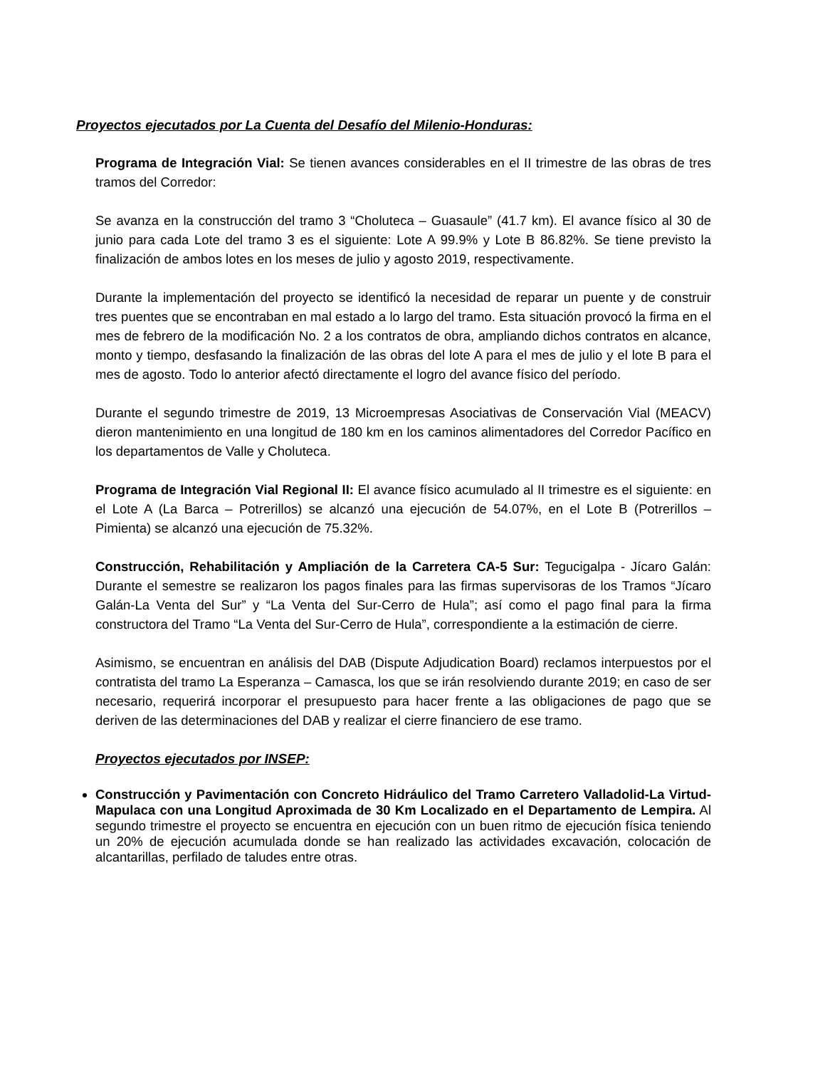Proyectos ejecutados por La Cuenta del Desafío del Milenio-Honduras:
Programa de Integración Vial: Se tienen avances considerables en el II trimestre de las obras de tres tramos del Corredor:
Se avanza en la construcción del tramo 3 “Choluteca – Guasaule” (41.7 km). El avance físico al 30 de junio para cada Lote del tramo 3 es el siguiente: Lote A 99.9% y Lote B 86.82%. Se tiene previsto la finalización de ambos lotes en los meses de julio y agosto 2019, respectivamente.
Durante la implementación del proyecto se identificó la necesidad de reparar un puente y de construir tres puentes que se encontraban en mal estado a lo largo del tramo. Esta situación provocó la firma en el mes de febrero de la modificación No. 2 a los contratos de obra, ampliando dichos contratos en alcance, monto y tiempo, desfasando la finalización de las obras del lote A para el mes de julio y el lote B para el mes de agosto. Todo lo anterior afectó directamente el logro del avance físico del período.
Durante el segundo trimestre de 2019, 13 Microempresas Asociativas de Conservación Vial (MEACV) dieron mantenimiento en una longitud de 180 km en los caminos alimentadores del Corredor Pacífico en los departamentos de Valle y Choluteca.
Programa de Integración Vial Regional II: El avance físico acumulado al II trimestre es el siguiente: en el Lote A (La Barca – Potrerillos) se alcanzó una ejecución de 54.07%, en el Lote B (Potrerillos – Pimienta) se alcanzó una ejecución de 75.32%.
Construcción, Rehabilitación y Ampliación de la Carretera CA-5 Sur: Tegucigalpa - Jícaro Galán: Durante el semestre se realizaron los pagos finales para las firmas supervisoras de los Tramos “Jícaro Galán-La Venta del Sur” y “La Venta del Sur-Cerro de Hula”; así como el pago final para la firma constructora del Tramo “La Venta del Sur-Cerro de Hula”, correspondiente a la estimación de cierre.
Asimismo, se encuentran en análisis del DAB (Dispute Adjudication Board) reclamos interpuestos por el contratista del tramo La Esperanza – Camasca, los que se irán resolviendo durante 2019; en caso de ser necesario, requerirá incorporar el presupuesto para hacer frente a las obligaciones de pago que se deriven de las determinaciones del DAB y realizar el cierre financiero de ese tramo.
Proyectos ejecutados por INSEP:
Construcción y Pavimentación con Concreto Hidráulico del Tramo Carretero Valladolid-La Virtud-Mapulaca con una Longitud Aproximada de 30 Km Localizado en el Departamento de Lempira. Al segundo trimestre el proyecto se encuentra en ejecución con un buen ritmo de ejecución física teniendo un 20% de ejecución acumulada donde se han realizado las actividades excavación, colocación de alcantarillas, perfilado de taludes entre otras.